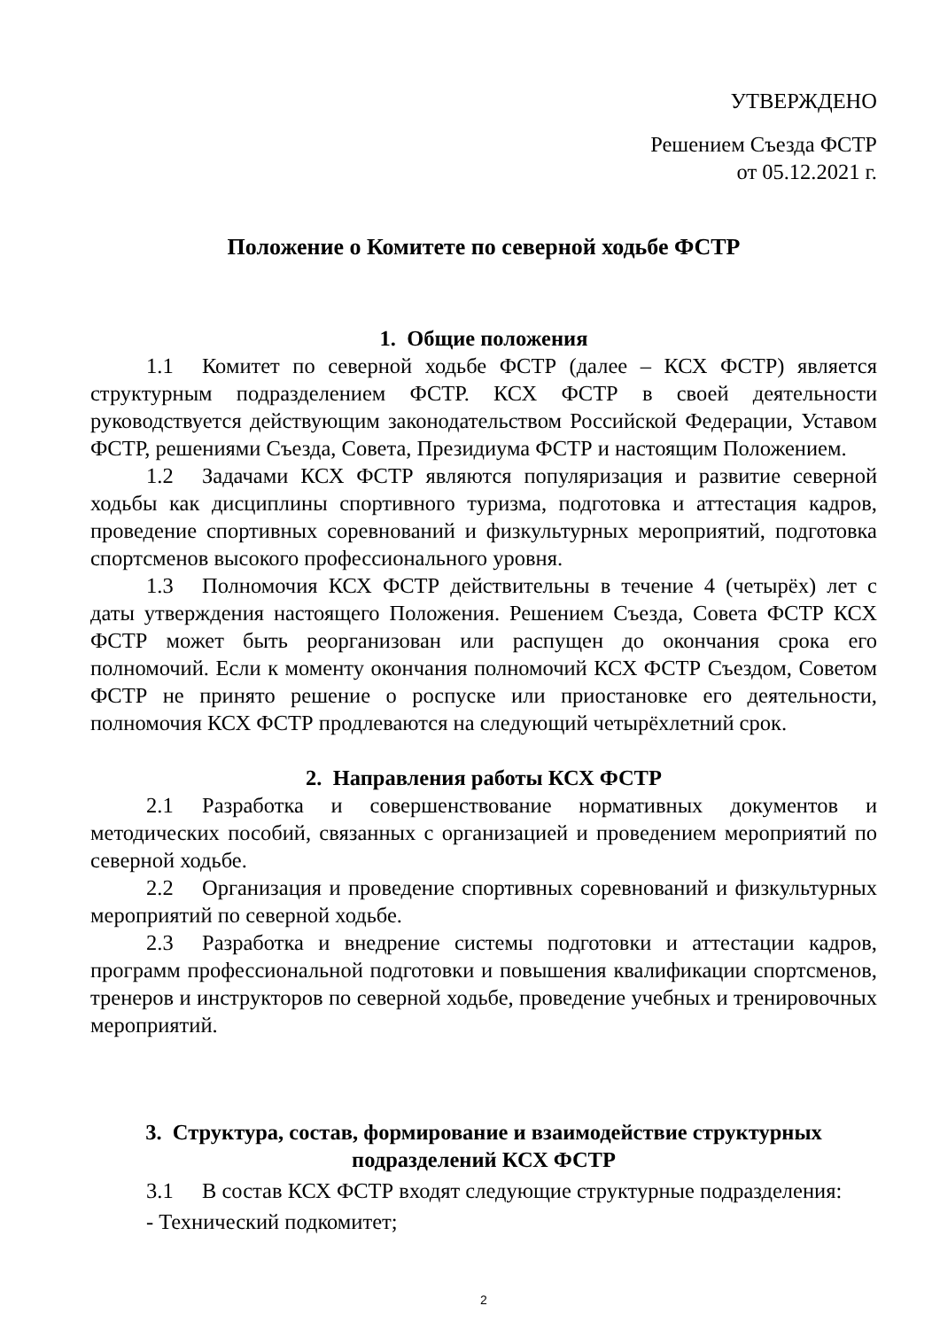УТВЕРЖДЕНО
Решением Съезда ФСТР
от 05.12.2021 г.
Положение о Комитете по северной ходьбе ФСТР
1. Общие положения
1.1 Комитет по северной ходьбе ФСТР (далее – КСХ ФСТР) является структурным подразделением ФСТР. КСХ ФСТР в своей деятельности руководствуется действующим законодательством Российской Федерации, Уставом ФСТР, решениями Съезда, Совета, Президиума ФСТР и настоящим Положением.
1.2 Задачами КСХ ФСТР являются популяризация и развитие северной ходьбы как дисциплины спортивного туризма, подготовка и аттестация кадров, проведение спортивных соревнований и физкультурных мероприятий, подготовка спортсменов высокого профессионального уровня.
1.3 Полномочия КСХ ФСТР действительны в течение 4 (четырёх) лет с даты утверждения настоящего Положения. Решением Съезда, Совета ФСТР КСХ ФСТР может быть реорганизован или распущен до окончания срока его полномочий. Если к моменту окончания полномочий КСХ ФСТР Съездом, Советом ФСТР не принято решение о роспуске или приостановке его деятельности, полномочия КСХ ФСТР продлеваются на следующий четырёхлетний срок.
2. Направления работы КСХ ФСТР
2.1 Разработка и совершенствование нормативных документов и методических пособий, связанных с организацией и проведением мероприятий по северной ходьбе.
2.2 Организация и проведение спортивных соревнований и физкультурных мероприятий по северной ходьбе.
2.3 Разработка и внедрение системы подготовки и аттестации кадров, программ профессиональной подготовки и повышения квалификации спортсменов, тренеров и инструкторов по северной ходьбе, проведение учебных и тренировочных мероприятий.
3. Структура, состав, формирование и взаимодействие структурных подразделений КСХ ФСТР
3.1 В состав КСХ ФСТР входят следующие структурные подразделения:
- Технический подкомитет;
2